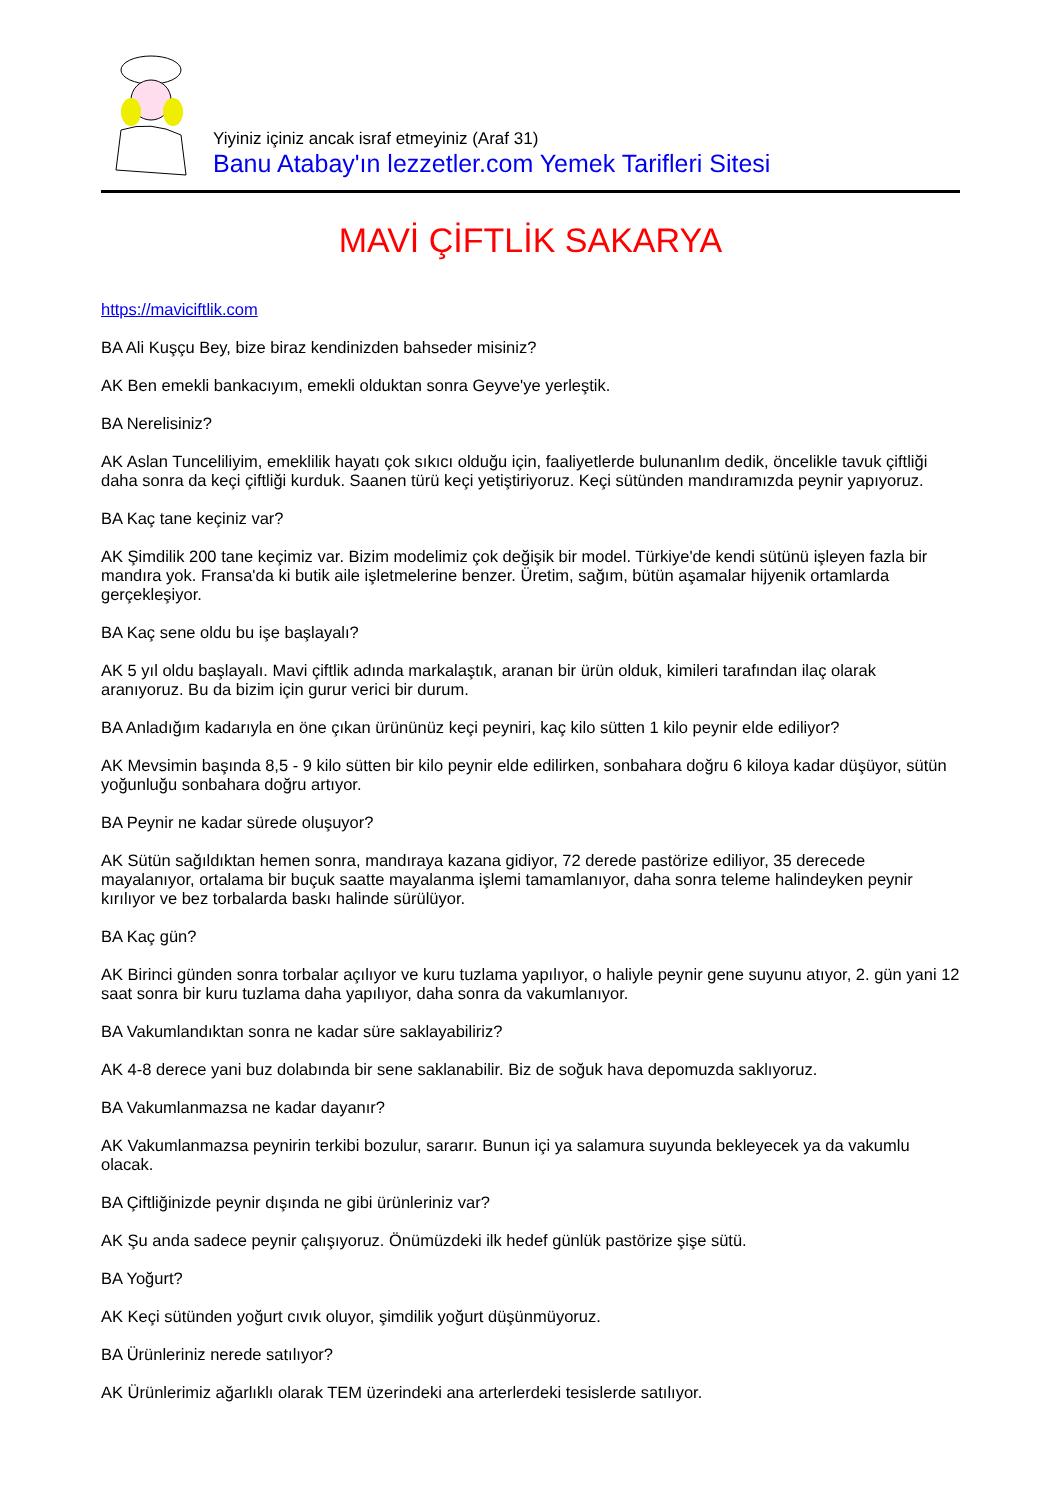Yiyiniz içiniz ancak israf etmeyiniz (Araf 31)
Banu Atabay'ın lezzetler.com Yemek Tarifleri Sitesi
MAVİ ÇİFTLİK SAKARYA
https://maviciftlik.com
BA Ali Kuşçu Bey, bize biraz kendinizden bahseder misiniz?
AK Ben emekli bankacıyım, emekli olduktan sonra Geyve'ye yerleştik.
BA Nerelisiniz?
AK Aslan Tunceliliyim, emeklilik hayatı çok sıkıcı olduğu için, faaliyetlerde bulunanlım dedik, öncelikle tavuk çiftliği daha sonra da keçi çiftliği kurduk. Saanen türü keçi yetiştiriyoruz. Keçi sütünden mandıramızda peynir yapıyoruz.
BA Kaç tane keçiniz var?
AK Şimdilik 200 tane keçimiz var. Bizim modelimiz çok değişik bir model. Türkiye'de kendi sütünü işleyen fazla bir mandıra yok. Fransa'da ki butik aile işletmelerine benzer. Üretim, sağım, bütün aşamalar hijyenik ortamlarda gerçekleşiyor.
BA Kaç sene oldu bu işe başlayalı?
AK 5 yıl oldu başlayalı. Mavi çiftlik adında markalaştık, aranan bir ürün olduk, kimileri tarafından ilaç olarak aranıyoruz. Bu da bizim için gurur verici bir durum.
BA Anladığım kadarıyla en öne çıkan ürününüz keçi peyniri, kaç kilo sütten 1 kilo peynir elde ediliyor?
AK Mevsimin başında 8,5 - 9 kilo sütten bir kilo peynir elde edilirken, sonbahara doğru 6 kiloya kadar düşüyor, sütün yoğunluğu sonbahara doğru artıyor.
BA Peynir ne kadar sürede oluşuyor?
AK Sütün sağıldıktan hemen sonra, mandıraya kazana gidiyor, 72 derede pastörize ediliyor, 35 derecede mayalanıyor, ortalama bir buçuk saatte mayalanma işlemi tamamlanıyor, daha sonra teleme halindeyken peynir kırılıyor ve bez torbalarda baskı halinde sürülüyor.
BA Kaç gün?
AK Birinci günden sonra torbalar açılıyor ve kuru tuzlama yapılıyor, o haliyle peynir gene suyunu atıyor, 2. gün yani 12 saat sonra bir kuru tuzlama daha yapılıyor, daha sonra da vakumlanıyor.
BA Vakumlandıktan sonra ne kadar süre saklayabiliriz?
AK 4-8 derece yani buz dolabında bir sene saklanabilir. Biz de soğuk hava depomuzda saklıyoruz.
BA Vakumlanmazsa ne kadar dayanır?
AK Vakumlanmazsa peynirin terkibi bozulur, sararır. Bunun içi ya salamura suyunda bekleyecek ya da vakumlu olacak.
BA Çiftliğinizde peynir dışında ne gibi ürünleriniz var?
AK Şu anda sadece peynir çalışıyoruz. Önümüzdeki ilk hedef günlük pastörize şişe sütü.
BA Yoğurt?
AK Keçi sütünden yoğurt cıvık oluyor, şimdilik yoğurt düşünmüyoruz.
BA Ürünleriniz nerede satılıyor?
AK Ürünlerimiz ağarlıklı olarak TEM üzerindeki ana arterlerdeki tesislerde satılıyor.